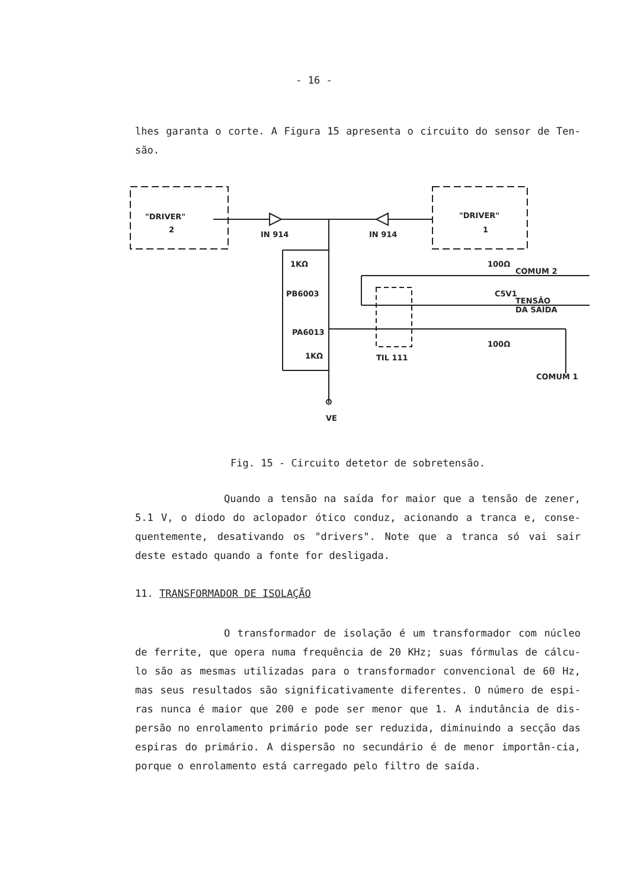- 16 -
lhes garanta o corte. A Figura 15 apresenta o circuito do sensor de Ten-são.
"DRIVER"
2
"DRIVER"
1
IN 914
IN 914
1KΩ
PB6003
PA6013
1KΩ
VE
100Ω
100Ω
C5V1
TIL 111
COMUM 1
COMUM 2
TENSÃO
DA SAÍDA
Fig. 15 - Circuito detetor de sobretensão.
Quando a tensão na saída for maior que a tensão de zener, 5.1 V, o diodo do aclopador ótico conduz, acionando a tranca e, conse-quentemente, desativando os "drivers". Note que a tranca só vai sair deste estado quando a fonte for desligada.
11. TRANSFORMADOR DE ISOLAÇÃO
O transformador de isolação é um transformador com núcleo de ferrite, que opera numa frequência de 20 KHz; suas fórmulas de cálcu-lo são as mesmas utilizadas para o transformador convencional de 60 Hz, mas seus resultados são significativamente diferentes. O número de espi-ras nunca é maior que 200 e pode ser menor que 1. A indutância de dis-persão no enrolamento primário pode ser reduzida, diminuindo a secção das espiras do primário. A dispersão no secundário é de menor importân-cia, porque o enrolamento está carregado pelo filtro de saída.